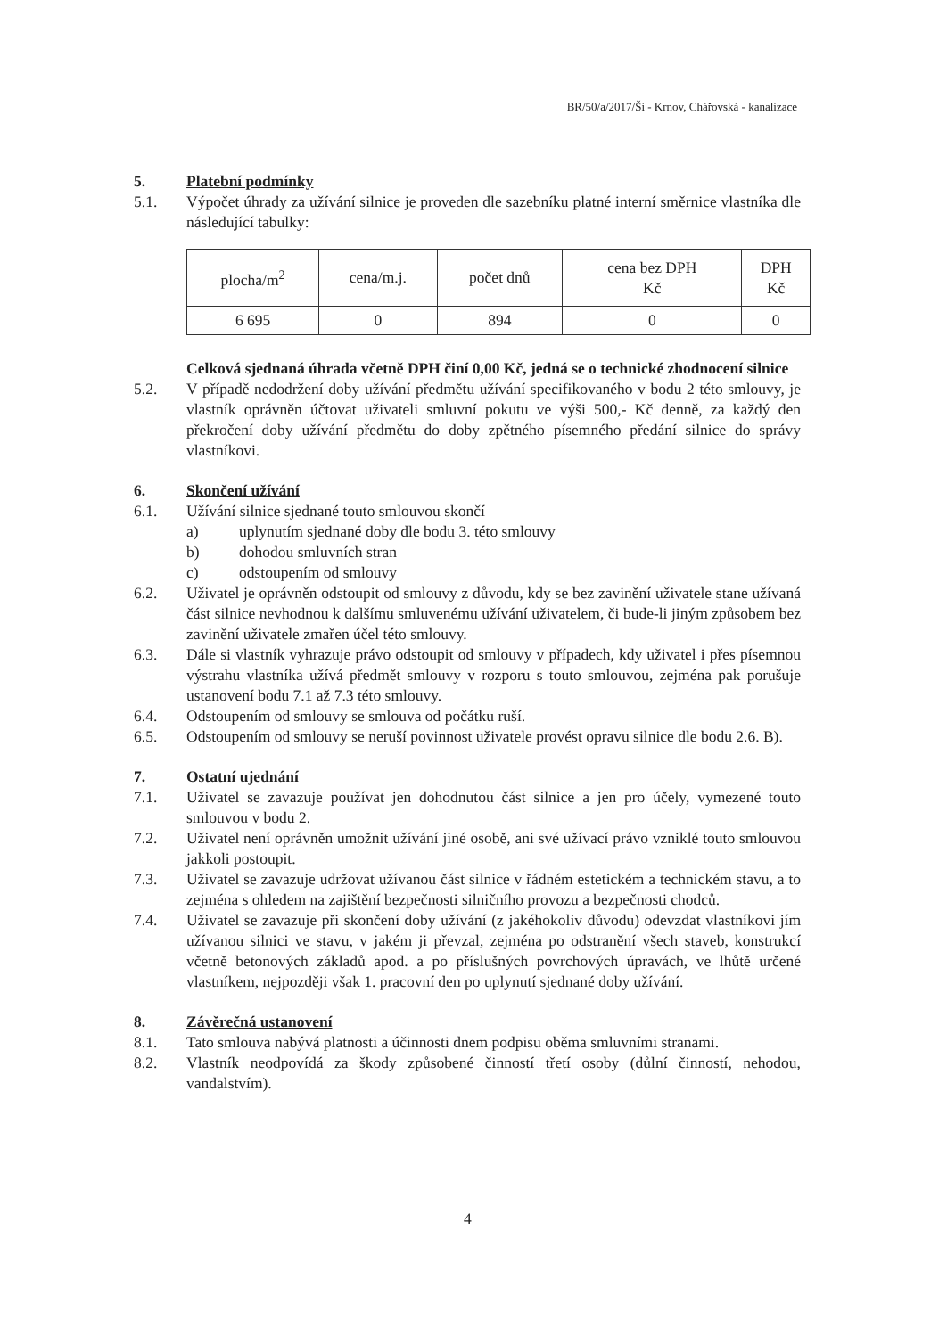BR/50/a/2017/Ši - Krnov, Chářovská - kanalizace
5. Platební podmínky
5.1. Výpočet úhrady za užívání silnice je proveden dle sazebníku platné interní směrnice vlastníka dle následující tabulky:
| plocha/m<sup>2</sup> | cena/m.j. | počet dnů | cena bez DPH Kč | DPH Kč |
| 6 695 | 0 | 894 | 0 | 0 |
Celková sjednaná úhrada včetně DPH činí 0,00 Kč, jedná se o technické zhodnocení silnice
5.2. V případě nedodržení doby užívání předmětu užívání specifikovaného v bodu 2 této smlouvy, je vlastník oprávněn účtovat uživateli smluvní pokutu ve výši 500,- Kč denně, za každý den překročení doby užívání předmětu do doby zpětného písemného předání silnice do správy vlastníkovi.
6. Skončení užívání
6.1. Užívání silnice sjednané touto smlouvou skončí
a) uplynutím sjednané doby dle bodu 3. této smlouvy
b) dohodou smluvních stran
c) odstoupením od smlouvy
6.2. Uživatel je oprávněn odstoupit od smlouvy z důvodu, kdy se bez zavinění uživatele stane užívaná část silnice nevhodnou k dalšímu smluvenému užívání uživatelem, či bude-li jiným způsobem bez zavinění uživatele zmařen účel této smlouvy.
6.3. Dále si vlastník vyhrazuje právo odstoupit od smlouvy v případech, kdy uživatel i přes písemnou výstrahu vlastníka užívá předmět smlouvy v rozporu s touto smlouvou, zejména pak porušuje ustanovení bodu 7.1 až 7.3 této smlouvy.
6.4. Odstoupením od smlouvy se smlouva od počátku ruší.
6.5. Odstoupením od smlouvy se neruší povinnost uživatele provést opravu silnice dle bodu 2.6. B).
7. Ostatní ujednání
7.1. Uživatel se zavazuje používat jen dohodnutou část silnice a jen pro účely, vymezené touto smlouvou v bodu 2.
7.2. Uživatel není oprávněn umožnit užívání jiné osobě, ani své užívací právo vzniklé touto smlouvou jakkoli postoupit.
7.3. Uživatel se zavazuje udržovat užívanou část silnice v řádném estetickém a technickém stavu, a to zejména s ohledem na zajištění bezpečnosti silničního provozu a bezpečnosti chodců.
7.4. Uživatel se zavazuje při skončení doby užívání (z jakéhokoliv důvodu) odevzdat vlastníkovi jím užívanou silnici ve stavu, v jakém ji převzal, zejména po odstranění všech staveb, konstrukcí včetně betonových základů apod. a po příslušných povrchových úpravách, ve lhůtě určené vlastníkem, nejpozději však 1. pracovní den po uplynutí sjednané doby užívání.
8. Závěrečná ustanovení
8.1. Tato smlouva nabývá platnosti a účinnosti dnem podpisu oběma smluvními stranami.
8.2. Vlastník neodpovídá za škody způsobené činností třetí osoby (důlní činností, nehodou, vandalstvím).
4